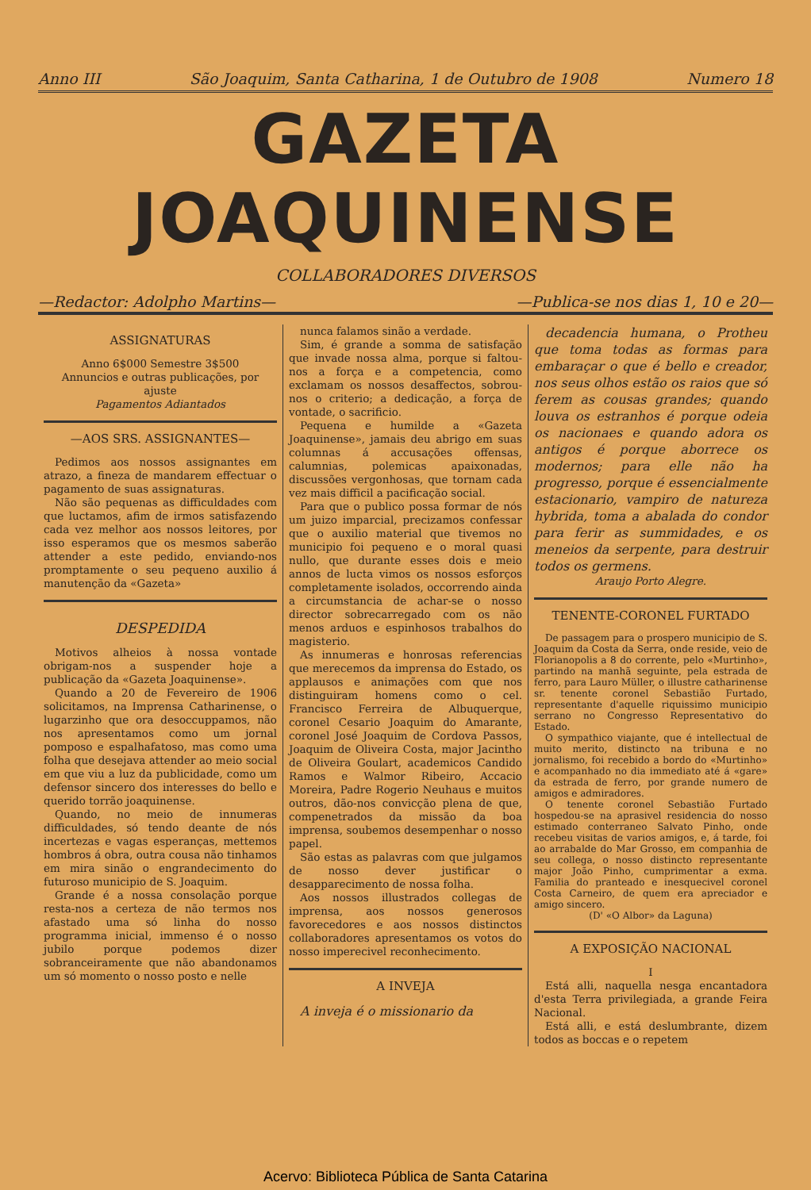Anno III São Joaquim, Santa Catharina, 1 de Outubro de 1908 Numero 18
GAZETA JOAQUINENSE
COLLABORADORES DIVERSOS
—Redactor: Adolpho Martins— —Publica-se nos dias 1, 10 e 20—
ASSIGNATURAS
Anno 6$000 Semestre 3$500
Annuncios e outras publicações, por ajuste
Pagamentos Adiantados
—AOS SRS. ASSIGNANTES—
Pedimos aos nossos assignantes em atrazo, a fineza de mandarem effectuar o pagamento de suas assignaturas.
Não são pequenas as difficuldades com que luctamos, afim de irmos satisfazendo cada vez melhor aos nossos leitores, por isso esperamos que os mesmos saberão attender a este pedido, enviando-nos promptamente o seu pequeno auxilio á manutenção da «Gazeta»
DESPEDIDA
Motivos alheios à nossa vontade obrigam-nos a suspender hoje a publicação da «Gazeta Joaquinense».
Quando a 20 de Fevereiro de 1906 solicitamos, na Imprensa Catharinense, o lugarzinho que ora desoccuppamos, não nos apresentamos como um jornal pomposo e espalhafatoso, mas como uma folha que desejava attender ao meio social em que viu a luz da publicidade, como um defensor sincero dos interesses do bello e querido torrão joaquinense.
Quando, no meio de innumeras difficuldades, só tendo deante de nós incertezas e vagas esperanças, mettemos hombros á obra, outra cousa não tinhamos em mira sinão o engrandecimento do futuroso municipio de S. Joaquim.
Grande é a nossa consolação porque resta-nos a certeza de não termos nos afastado uma só linha do nosso programma inicial, immenso é o nosso jubilo porque podemos dizer sobranceiramente que não abandonamos um só momento o nosso posto e nelle
nunca falamos sinão a verdade.
Sim, é grande a somma de satisfação que invade nossa alma, porque si faltou-nos a força e a competencia, como exclamam os nossos desaffectos, sobrou-nos o criterio; a dedicação, a força de vontade, o sacrificio.
Pequena e humilde a «Gazeta Joaquinense», jamais deu abrigo em suas columnas á accusações offensas, calumnias, polemicas apaixonadas, discussões vergonhosas, que tornam cada vez mais difficil a pacificação social.
Para que o publico possa formar de nós um juizo imparcial, precizamos confessar que o auxilio material que tivemos no municipio foi pequeno e o moral quasi nullo, que durante esses dois e meio annos de lucta vimos os nossos esforços completamente isolados, occorrendo ainda a circumstancia de achar-se o nosso director sobrecarregado com os não menos arduos e espinhosos trabalhos do magisterio.
As innumeras e honrosas referencias que merecemos da imprensa do Estado, os applausos e animações com que nos distinguiram homens como o cel. Francisco Ferreira de Albuquerque, coronel Cesario Joaquim do Amarante, coronel José Joaquim de Cordova Passos, Joaquim de Oliveira Costa, major Jacintho de Oliveira Goulart, academicos Candido Ramos e Walmor Ribeiro, Accacio Moreira, Padre Rogerio Neuhaus e muitos outros, dão-nos convicção plena de que, compenetrados da missão da boa imprensa, soubemos desempenhar o nosso papel.
São estas as palavras com que julgamos de nosso dever justificar o desapparecimento de nossa folha.
Aos nossos illustrados collegas de imprensa, aos nossos generosos favorecedores e aos nossos distinctos collaboradores apresentamos os votos do nosso imperecivel reconhecimento.
A INVEJA
A inveja é o missionario da
decadencia humana, o Protheu que toma todas as formas para embaraçar o que é bello e creador, nos seus olhos estão os raios que só ferem as cousas grandes; quando louva os estranhos é porque odeia os nacionaes e quando adora os antigos é porque aborrece os modernos; para elle não ha progresso, porque é essencialmente estacionario, vampiro de natureza hybrida, toma a abalada do condor para ferir as summidades, e os meneios da serpente, para destruir todos os germens.
Araujo Porto Alegre.
TENENTE-CORONEL FURTADO
De passagem para o prospero municipio de S. Joaquim da Costa da Serra, onde reside, veio de Florianopolis a 8 do corrente, pelo «Murtinho», partindo na manhã seguinte, pela estrada de ferro, para Lauro Müller, o illustre catharinense sr. tenente coronel Sebastião Furtado, representante d'aquelle riquissimo municipio serrano no Congresso Representativo do Estado.
O sympathico viajante, que é intellectual de muito merito, distincto na tribuna e no jornalismo, foi recebido a bordo do «Murtinho» e acompanhado no dia immediato até á «gare» da estrada de ferro, por grande numero de amigos e admiradores.
O tenente coronel Sebastião Furtado hospedou-se na aprasivel residencia do nosso estimado conterraneo Salvato Pinho, onde recebeu visitas de varios amigos, e, á tarde, foi ao arrabalde do Mar Grosso, em companhia de seu collega, o nosso distincto representante major João Pinho, cumprimentar a exma. Familia do pranteado e inesquecivel coronel Costa Carneiro, de quem era apreciador e amigo sincero.
(D' «O Albor» da Laguna)
A EXPOSIÇÃO NACIONAL
I
Está alli, naquella nesga encantadora d'esta Terra privilegiada, a grande Feira Nacional.
Está alli, e está deslumbrante, dizem todos as boccas e o repetem
Acervo: Biblioteca Pública de Santa Catarina